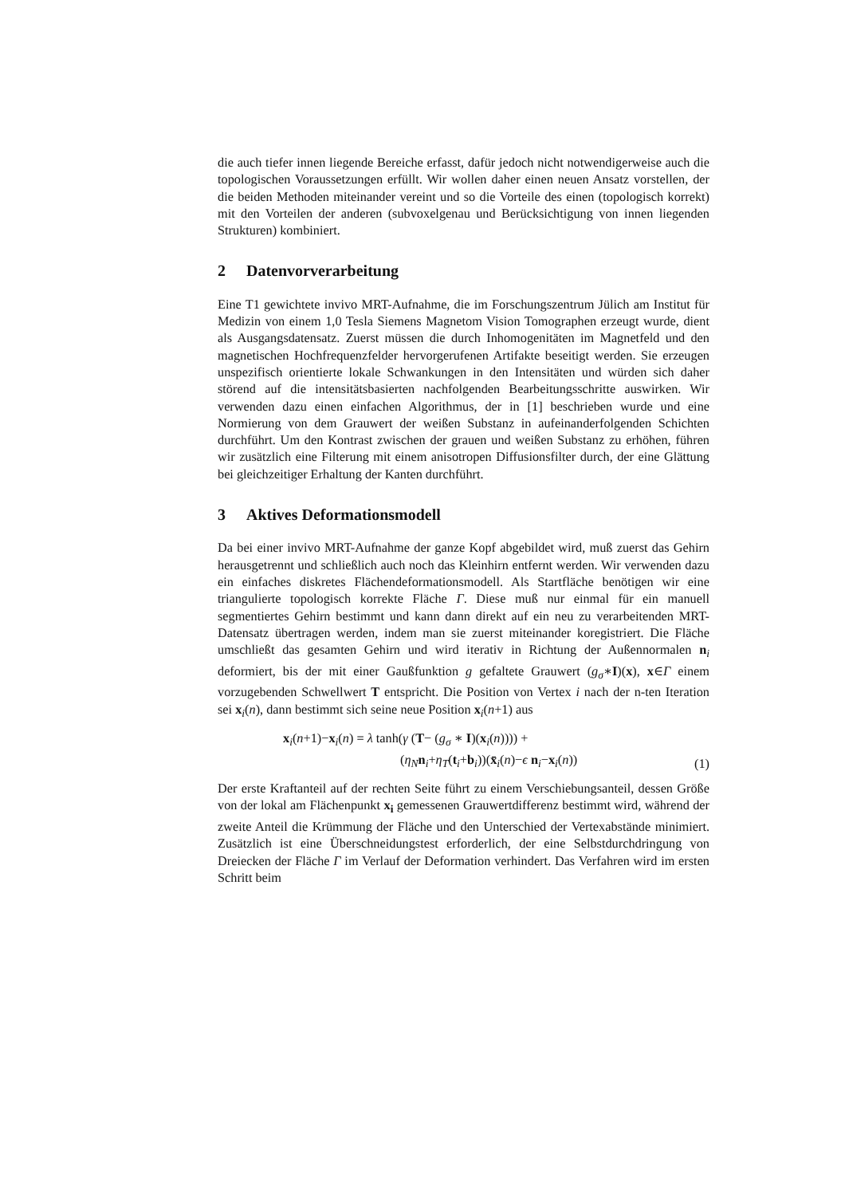die auch tiefer innen liegende Bereiche erfasst, dafür jedoch nicht notwendigerweise auch die topologischen Voraussetzungen erfüllt. Wir wollen daher einen neuen Ansatz vorstellen, der die beiden Methoden miteinander vereint und so die Vorteile des einen (topologisch korrekt) mit den Vorteilen der anderen (subvoxelgenau und Berücksichtigung von innen liegenden Strukturen) kombiniert.
2 Datenvorverarbeitung
Eine T1 gewichtete invivo MRT-Aufnahme, die im Forschungszentrum Jülich am Institut für Medizin von einem 1,0 Tesla Siemens Magnetom Vision Tomographen erzeugt wurde, dient als Ausgangsdatensatz. Zuerst müssen die durch Inhomogenitäten im Magnetfeld und den magnetischen Hochfrequenzfelder hervorgerufenen Artifakte beseitigt werden. Sie erzeugen unspezifisch orientierte lokale Schwankungen in den Intensitäten und würden sich daher störend auf die intensitätsbasierten nachfolgenden Bearbeitungsschritte auswirken. Wir verwenden dazu einen einfachen Algorithmus, der in [1] beschrieben wurde und eine Normierung von dem Grauwert der weißen Substanz in aufeinanderfolgenden Schichten durchführt. Um den Kontrast zwischen der grauen und weißen Substanz zu erhöhen, führen wir zusätzlich eine Filterung mit einem anisotropen Diffusionsfilter durch, der eine Glättung bei gleichzeitiger Erhaltung der Kanten durchführt.
3 Aktives Deformationsmodell
Da bei einer invivo MRT-Aufnahme der ganze Kopf abgebildet wird, muß zuerst das Gehirn herausgetrennt und schließlich auch noch das Kleinhirn entfernt werden. Wir verwenden dazu ein einfaches diskretes Flächendeformationsmodell. Als Startfläche benötigen wir eine triangulierte topologisch korrekte Fläche Γ. Diese muß nur einmal für ein manuell segmentiertes Gehirn bestimmt und kann dann direkt auf ein neu zu verarbeitenden MRT-Datensatz übertragen werden, indem man sie zuerst miteinander koregistriert. Die Fläche umschließt das gesamten Gehirn und wird iterativ in Richtung der Außennormalen n<sub>i</sub> deformiert, bis der mit einer Gaußfunktion g gefaltete Grauwert (g<sub>σ</sub>∗I)(x), x∈Γ einem vorzugebenden Schwellwert T entspricht. Die Position von Vertex i nach der n-ten Iteration sei x<sub>i</sub>(n), dann bestimmt sich seine neue Position x<sub>i</sub>(n+1) aus
x<sub>i</sub>(n+1)−x<sub>i</sub>(n) = λ tanh(γ (T− (g<sub>σ</sub> ∗ I)(x<sub>i</sub>(n)))) +
(η<sub>N</sub> n<sub>i</sub>+η<sub>T</sub>(t<sub>i</sub>+b<sub>i</sub>))(x̄<sub>i</sub>(n)−ϵ n<sub>i</sub>−x<sub>i</sub>(n))
(1)
Der erste Kraftanteil auf der rechten Seite führt zu einem Verschiebungsanteil, dessen Größe von der lokal am Flächenpunkt x<sub>i</sub> gemessenen Grauwertdifferenz bestimmt wird, während der zweite Anteil die Krümmung der Fläche und den Unterschied der Vertexabstände minimiert. Zusätzlich ist eine Überschneidungstest erforderlich, der eine Selbstdurchdringung von Dreiecken der Fläche Γ im Verlauf der Deformation verhindert. Das Verfahren wird im ersten Schritt beim